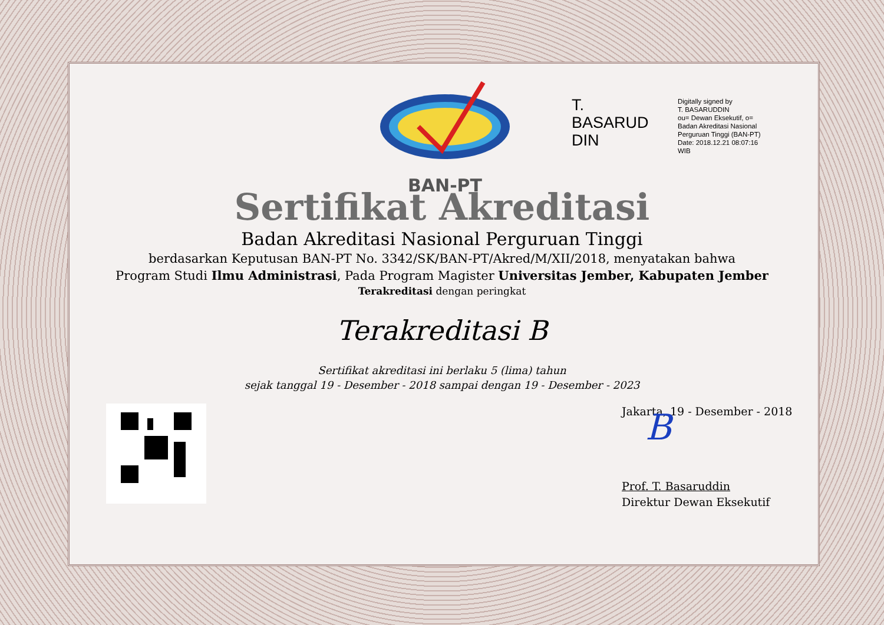BAN-PT
T.
BASARUD
DIN
Digitally signed by
T. BASARUDDIN
ou= Dewan Eksekutif, o=
Badan Akreditasi Nasional
Perguruan Tinggi (BAN-PT)
Date: 2018.12.21 08:07:16
WIB
Sertifikat Akreditasi
Badan Akreditasi Nasional Perguruan Tinggi
berdasarkan Keputusan BAN-PT No. 3342/SK/BAN-PT/Akred/M/XII/2018, menyatakan bahwa
Program Studi Ilmu Administrasi, Pada Program Magister Universitas Jember, Kabupaten Jember
Terakreditasi dengan peringkat
Terakreditasi B
Sertifikat akreditasi ini berlaku 5 (lima) tahun
sejak tanggal 19 - Desember - 2018 sampai dengan 19 - Desember - 2023
Jakarta, 19 - Desember - 2018
B
Prof. T. Basaruddin
Direktur Dewan Eksekutif